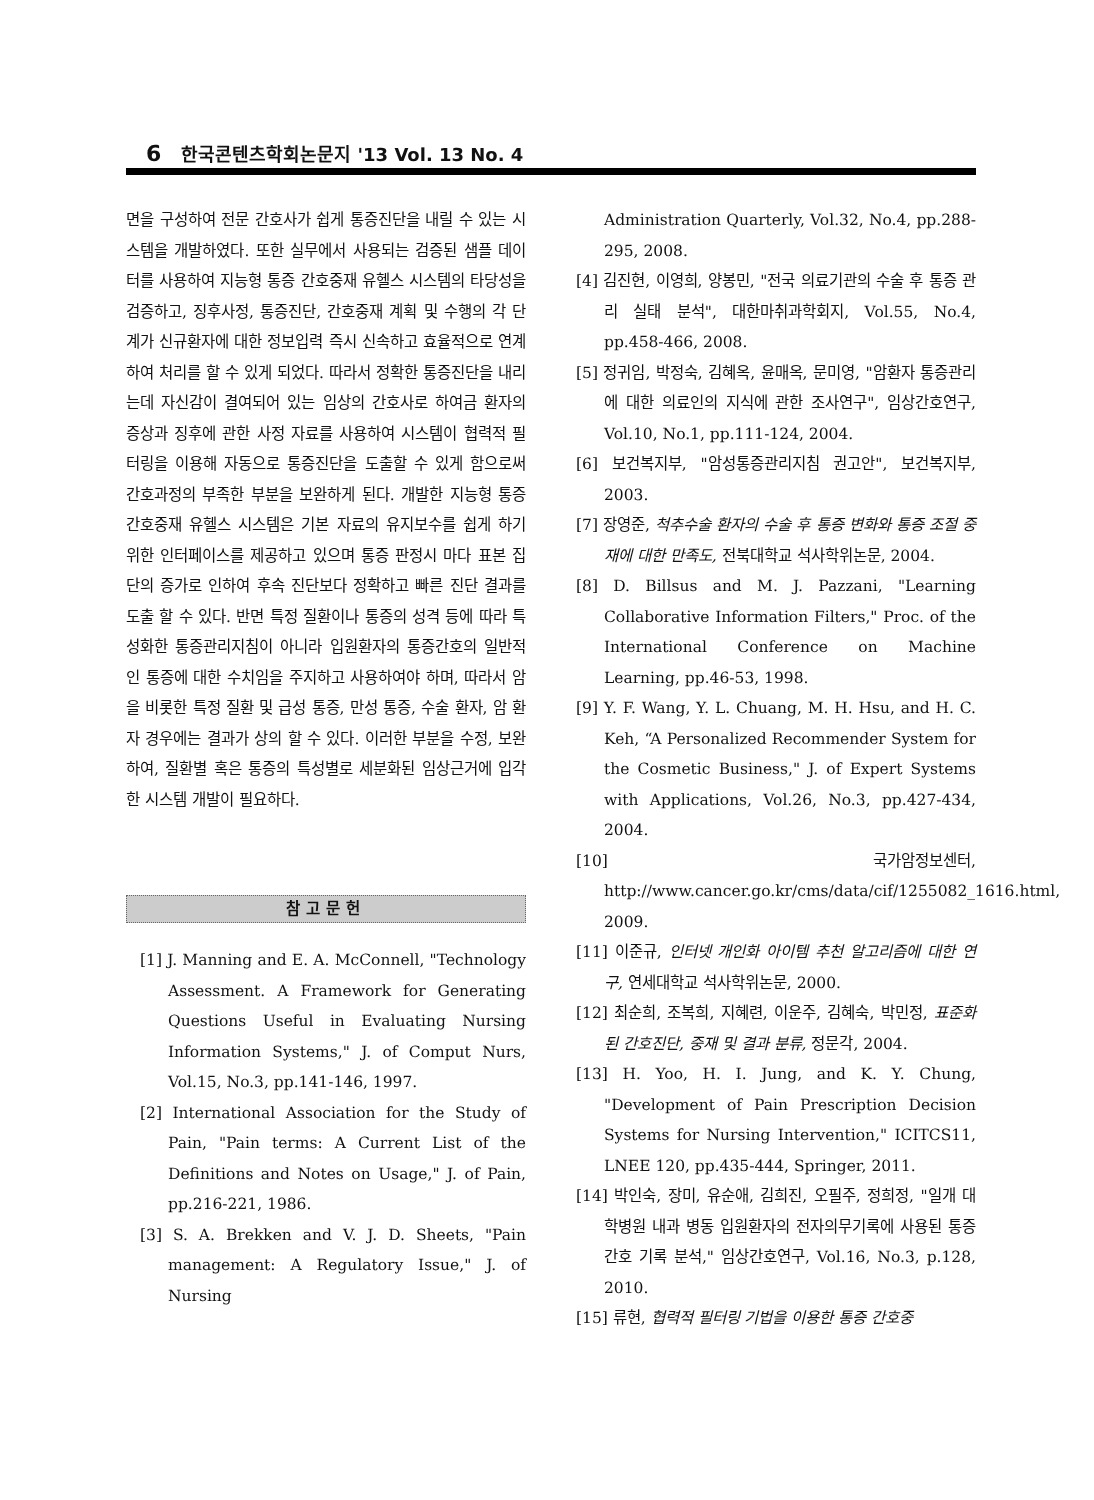6 한국콘텐츠학회논문지 '13 Vol. 13 No. 4
면을 구성하여 전문 간호사가 쉽게 통증진단을 내릴 수 있는 시스템을 개발하였다. 또한 실무에서 사용되는 검증된 샘플 데이터를 사용하여 지능형 통증 간호중재 유헬스 시스템의 타당성을 검증하고, 징후사정, 통증진단, 간호중재 계획 및 수행의 각 단계가 신규환자에 대한 정보입력 즉시 신속하고 효율적으로 연계하여 처리를 할 수 있게 되었다. 따라서 정확한 통증진단을 내리는데 자신감이 결여되어 있는 임상의 간호사로 하여금 환자의 증상과 징후에 관한 사정 자료를 사용하여 시스템이 협력적 필터링을 이용해 자동으로 통증진단을 도출할 수 있게 함으로써 간호과정의 부족한 부분을 보완하게 된다. 개발한 지능형 통증 간호중재 유헬스 시스템은 기본 자료의 유지보수를 쉽게 하기 위한 인터페이스를 제공하고 있으며 통증 판정시 마다 표본 집단의 증가로 인하여 후속 진단보다 정확하고 빠른 진단 결과를 도출 할 수 있다. 반면 특정 질환이나 통증의 성격 등에 따라 특성화한 통증관리지침이 아니라 입원환자의 통증간호의 일반적인 통증에 대한 수치임을 주지하고 사용하여야 하며, 따라서 암을 비롯한 특정 질환 및 급성 통증, 만성 통증, 수술 환자, 암 환자 경우에는 결과가 상의 할 수 있다. 이러한 부분을 수정, 보완하여, 질환별 혹은 통증의 특성별로 세분화된 임상근거에 입각한 시스템 개발이 필요하다.
참고문헌
[1] J. Manning and E. A. McConnell, "Technology Assessment. A Framework for Generating Questions Useful in Evaluating Nursing Information Systems," J. of Comput Nurs, Vol.15, No.3, pp.141-146, 1997.
[2] International Association for the Study of Pain, "Pain terms: A Current List of the Definitions and Notes on Usage," J. of Pain, pp.216-221, 1986.
[3] S. A. Brekken and V. J. D. Sheets, "Pain management: A Regulatory Issue," J. of Nursing
Administration Quarterly, Vol.32, No.4, pp.288-295, 2008.
[4] 김진현, 이영희, 양봉민, "전국 의료기관의 수술 후 통증 관리 실태 분석", 대한마취과학회지, Vol.55, No.4, pp.458-466, 2008.
[5] 정귀임, 박정숙, 김혜옥, 윤매옥, 문미영, "암환자 통증관리에 대한 의료인의 지식에 관한 조사연구", 임상간호연구, Vol.10, No.1, pp.111-124, 2004.
[6] 보건복지부, "암성통증관리지침 권고안", 보건복지부, 2003.
[7] 장영준, 척추수술 환자의 수술 후 통증 변화와 통증 조절 중재에 대한 만족도, 전북대학교 석사학위논문, 2004.
[8] D. Billsus and M. J. Pazzani, "Learning Collaborative Information Filters," Proc. of the International Conference on Machine Learning, pp.46-53, 1998.
[9] Y. F. Wang, Y. L. Chuang, M. H. Hsu, and H. C. Keh, “A Personalized Recommender System for the Cosmetic Business," J. of Expert Systems with Applications, Vol.26, No.3, pp.427-434, 2004.
[10] 국가암정보센터, http://www.cancer.go.kr/cms/data/cif/1255082_1616.html, 2009.
[11] 이준규, 인터넷 개인화 아이템 추천 알고리즘에 대한 연구, 연세대학교 석사학위논문, 2000.
[12] 최순희, 조복희, 지혜련, 이운주, 김혜숙, 박민정, 표준화된 간호진단, 중재 및 결과 분류, 정문각, 2004.
[13] H. Yoo, H. I. Jung, and K. Y. Chung, "Development of Pain Prescription Decision Systems for Nursing Intervention," ICITCS11, LNEE 120, pp.435-444, Springer, 2011.
[14] 박인숙, 장미, 유순애, 김희진, 오필주, 정희정, "일개 대학병원 내과 병동 입원환자의 전자의무기록에 사용된 통증간호 기록 분석," 임상간호연구, Vol.16, No.3, p.128, 2010.
[15] 류현, 협력적 필터링 기법을 이용한 통증 간호중